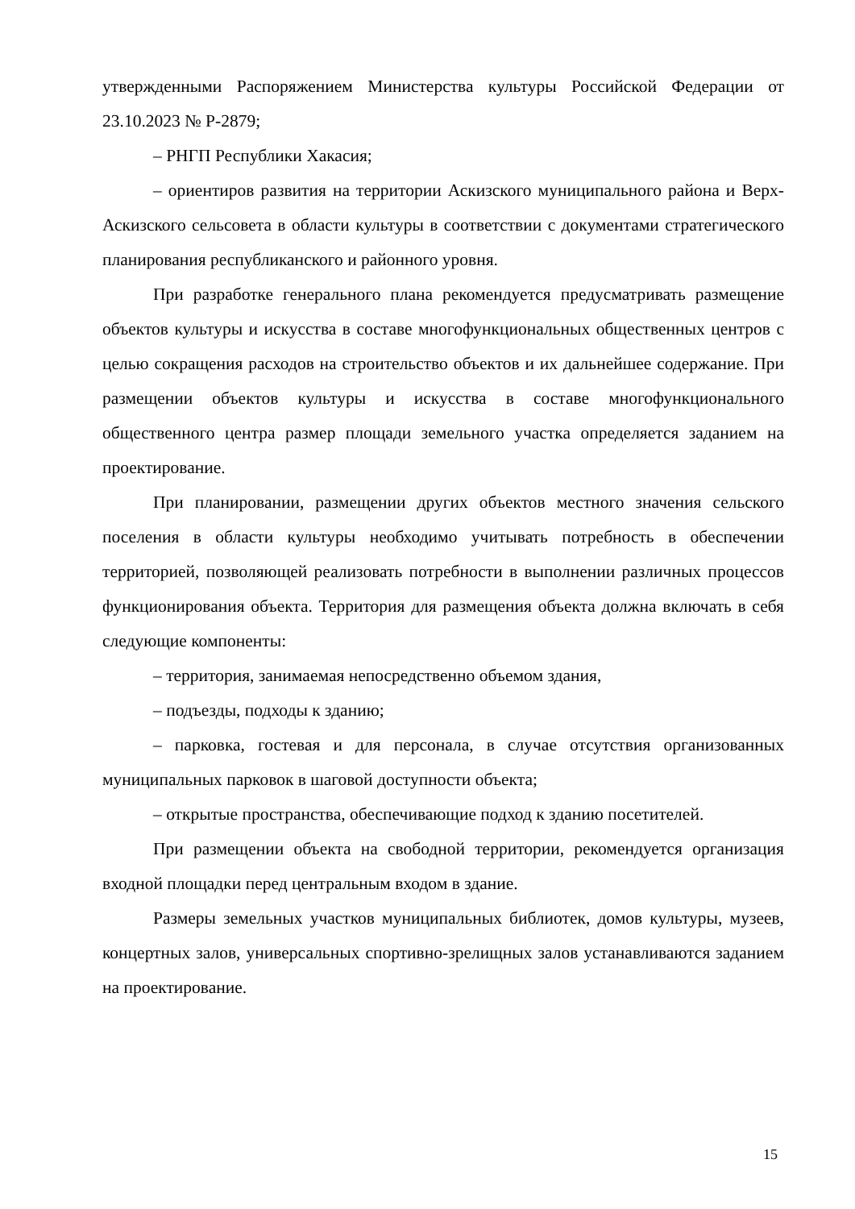утвержденными Распоряжением Министерства культуры Российской Федерации от 23.10.2023 № Р-2879;
– РНГП Республики Хакасия;
– ориентиров развития на территории Аскизского муниципального района и Верх-Аскизского сельсовета в области культуры в соответствии с документами стратегического планирования республиканского и районного уровня.
При разработке генерального плана рекомендуется предусматривать размещение объектов культуры и искусства в составе многофункциональных общественных центров с целью сокращения расходов на строительство объектов и их дальнейшее содержание. При размещении объектов культуры и искусства в составе многофункционального общественного центра размер площади земельного участка определяется заданием на проектирование.
При планировании, размещении других объектов местного значения сельского поселения в области культуры необходимо учитывать потребность в обеспечении территорией, позволяющей реализовать потребности в выполнении различных процессов функционирования объекта. Территория для размещения объекта должна включать в себя следующие компоненты:
– территория, занимаемая непосредственно объемом здания,
– подъезды, подходы к зданию;
– парковка, гостевая и для персонала, в случае отсутствия организованных муниципальных парковок в шаговой доступности объекта;
– открытые пространства, обеспечивающие подход к зданию посетителей.
При размещении объекта на свободной территории, рекомендуется организация входной площадки перед центральным входом в здание.
Размеры земельных участков муниципальных библиотек, домов культуры, музеев, концертных залов, универсальных спортивно-зрелищных залов устанавливаются заданием на проектирование.
15